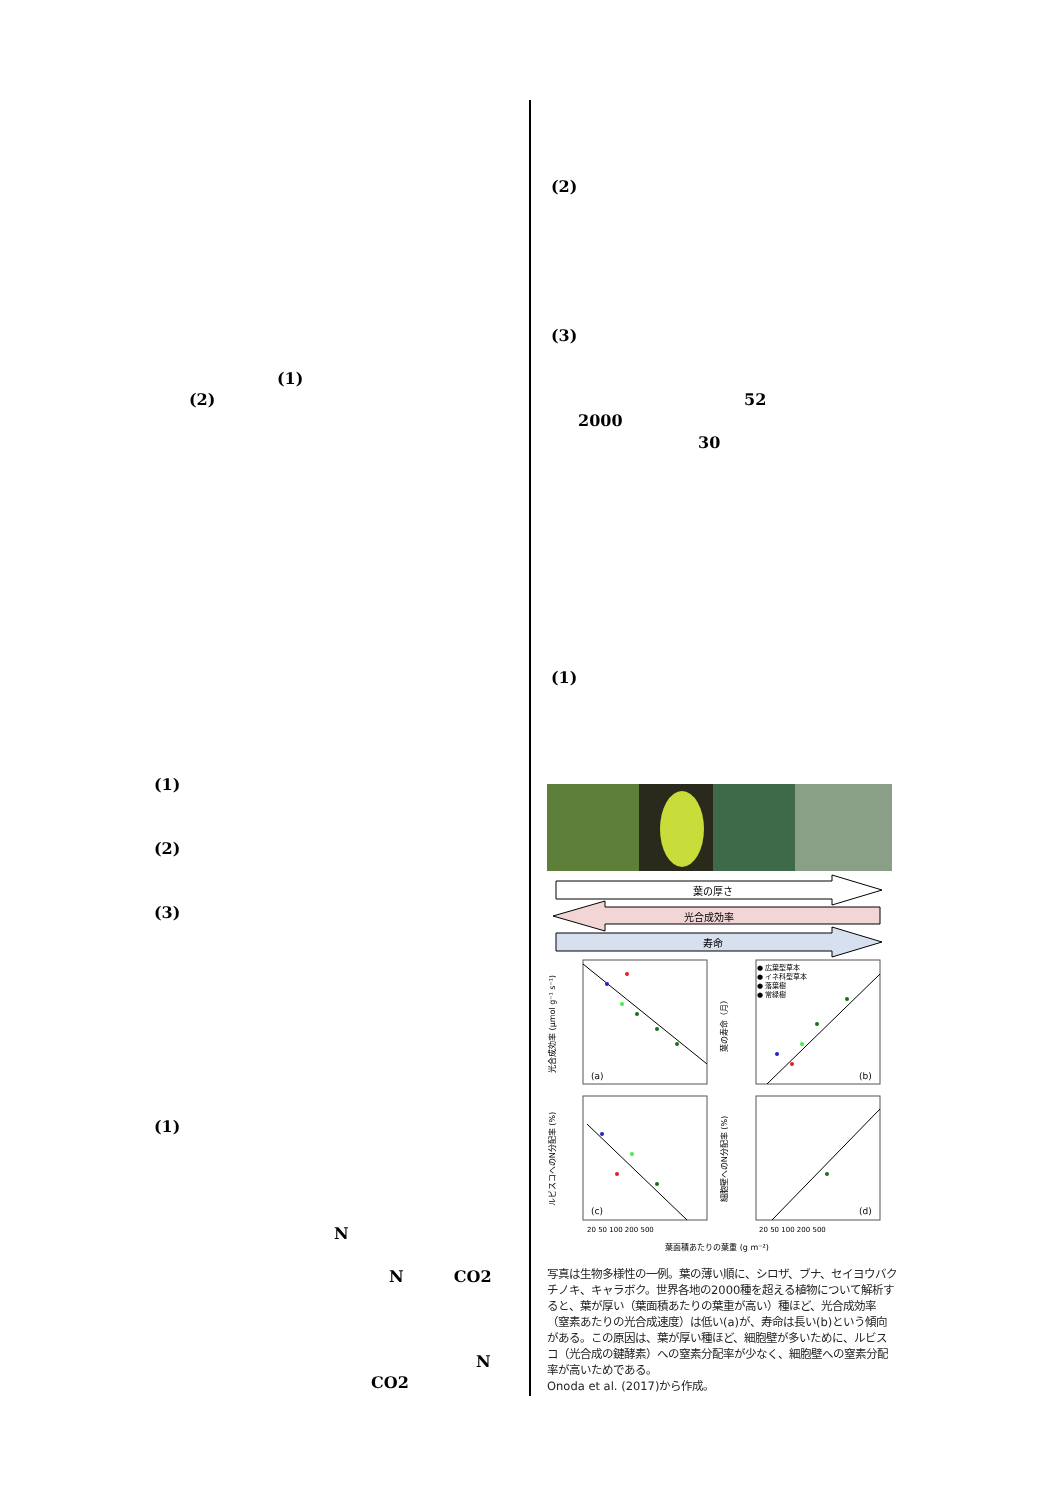(1)
(2)
(1)
(2)
(3)
(1)
N
N CO2
N
CO2
(2)
(3)
52
2000
30
(1)
葉の厚さ
光合成効率
寿命
● 広葉型草本
● イネ科型草本
● 落葉樹
● 常緑樹
(a)
(b)
(c)
(d)
光合成効率 (μmol g⁻¹ s⁻¹)
葉の寿命（月）
ルビスコへのN分配率 (%)
細胞壁へのN分配率 (%)
20 50 100 200 500
20 50 100 200 500
葉面積あたりの葉重 (g m⁻²)
写真は生物多様性の一例。葉の薄い順に、シロザ、ブナ、セイヨウバクチノキ、キャラボク。世界各地の2000種を超える植物について解析すると、葉が厚い（葉面積あたりの葉重が高い）種ほど、光合成効率（窒素あたりの光合成速度）は低い(a)が、寿命は長い(b)という傾向がある。この原因は、葉が厚い種ほど、細胞壁が多いために、ルビスコ（光合成の鍵酵素）への窒素分配率が少なく、細胞壁への窒素分配率が高いためである。
Onoda et al. (2017)から作成。